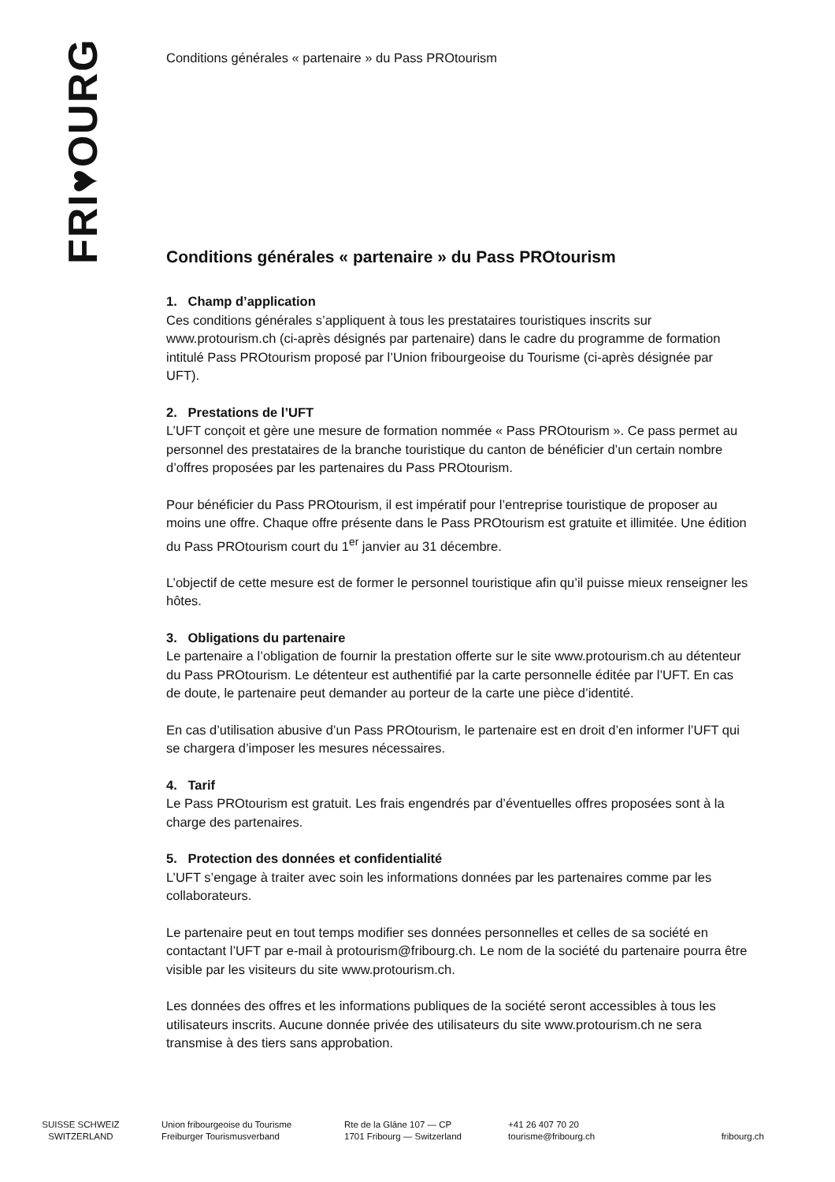FRI♥OURG
Conditions générales « partenaire » du Pass PROtourism
Conditions générales « partenaire » du Pass PROtourism
1. Champ d’application
Ces conditions générales s’appliquent à tous les prestataires touristiques inscrits sur www.protourism.ch (ci-après désignés par partenaire) dans le cadre du programme de formation intitulé Pass PROtourism proposé par l’Union fribourgeoise du Tourisme (ci-après désignée par UFT).
2. Prestations de l’UFT
L’UFT conçoit et gère une mesure de formation nommée « Pass PROtourism ». Ce pass permet au personnel des prestataires de la branche touristique du canton de bénéficier d’un certain nombre d’offres proposées par les partenaires du Pass PROtourism.
Pour bénéficier du Pass PROtourism, il est impératif pour l’entreprise touristique de proposer au moins une offre. Chaque offre présente dans le Pass PROtourism est gratuite et illimitée. Une édition du Pass PROtourism court du 1<sup>er</sup> janvier au 31 décembre.
L’objectif de cette mesure est de former le personnel touristique afin qu’il puisse mieux renseigner les hôtes.
3. Obligations du partenaire
Le partenaire a l’obligation de fournir la prestation offerte sur le site www.protourism.ch au détenteur du Pass PROtourism. Le détenteur est authentifié par la carte personnelle éditée par l’UFT. En cas de doute, le partenaire peut demander au porteur de la carte une pièce d’identité.
En cas d’utilisation abusive d’un Pass PROtourism, le partenaire est en droit d’en informer l’UFT qui se chargera d’imposer les mesures nécessaires.
4. Tarif
Le Pass PROtourism est gratuit. Les frais engendrés par d’éventuelles offres proposées sont à la charge des partenaires.
5. Protection des données et confidentialité
L’UFT s’engage à traiter avec soin les informations données par les partenaires comme par les collaborateurs.
Le partenaire peut en tout temps modifier ses données personnelles et celles de sa société en contactant l’UFT par e-mail à protourism@fribourg.ch. Le nom de la société du partenaire pourra être visible par les visiteurs du site www.protourism.ch.
Les données des offres et les informations publiques de la société seront accessibles à tous les utilisateurs inscrits. Aucune donnée privée des utilisateurs du site www.protourism.ch ne sera transmise à des tiers sans approbation.
SUISSE SCHWEIZ
SWITZERLAND
Union fribourgeoise du Tourisme
Freiburger Tourismusverband
Rte de la Glâne 107 — CP
1701 Fribourg — Switzerland
+41 26 407 70 20
tourisme@fribourg.ch
fribourg.ch